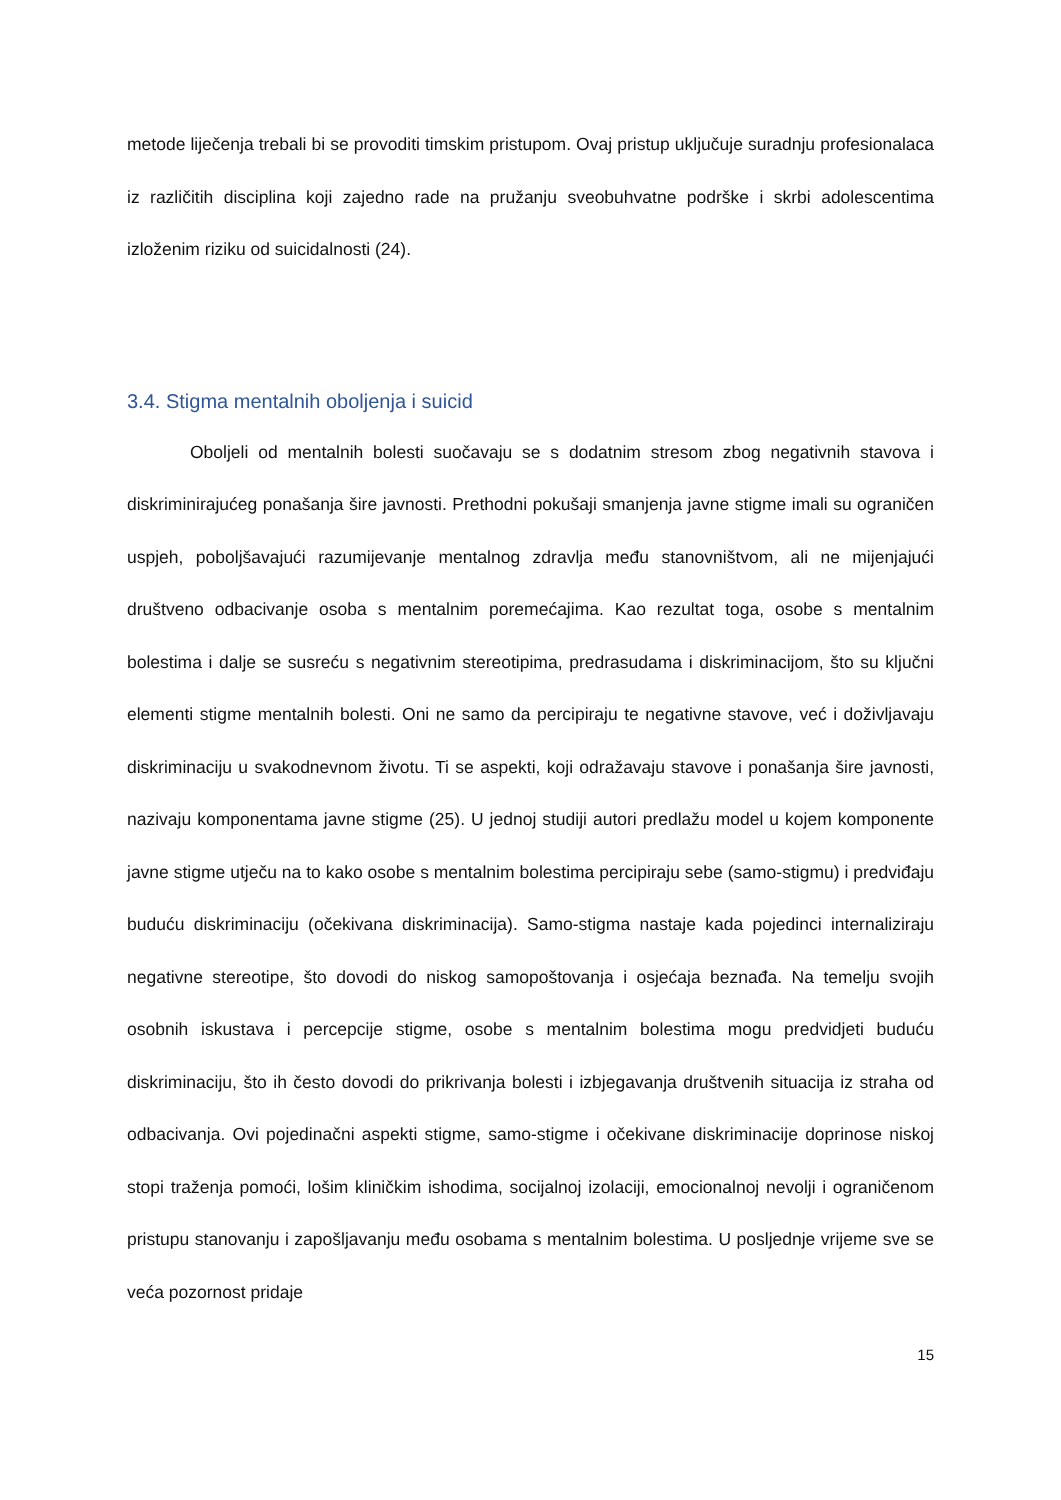metode liječenja trebali bi se provoditi timskim pristupom. Ovaj pristup uključuje suradnju profesionalaca iz različitih disciplina koji zajedno rade na pružanju sveobuhvatne podrške i skrbi adolescentima izloženim riziku od suicidalnosti (24).
3.4. Stigma mentalnih oboljenja i suicid
Oboljeli od mentalnih bolesti suočavaju se s dodatnim stresom zbog negativnih stavova i diskriminirajućeg ponašanja šire javnosti. Prethodni pokušaji smanjenja javne stigme imali su ograničen uspjeh, poboljšavajući razumijevanje mentalnog zdravlja među stanovništvom, ali ne mijenjajući društveno odbacivanje osoba s mentalnim poremećajima. Kao rezultat toga, osobe s mentalnim bolestima i dalje se susreću s negativnim stereotipima, predrasudama i diskriminacijom, što su ključni elementi stigme mentalnih bolesti. Oni ne samo da percipiraju te negativne stavove, već i doživljavaju diskriminaciju u svakodnevnom životu. Ti se aspekti, koji odražavaju stavove i ponašanja šire javnosti, nazivaju komponentama javne stigme (25). U jednoj studiji autori predlažu model u kojem komponente javne stigme utječu na to kako osobe s mentalnim bolestima percipiraju sebe (samo-stigmu) i predviđaju buduću diskriminaciju (očekivana diskriminacija). Samo-stigma nastaje kada pojedinci internaliziraju negativne stereotipe, što dovodi do niskog samopoštovanja i osjećaja beznađa. Na temelju svojih osobnih iskustava i percepcije stigme, osobe s mentalnim bolestima mogu predvidjeti buduću diskriminaciju, što ih često dovodi do prikrivanja bolesti i izbjegavanja društvenih situacija iz straha od odbacivanja. Ovi pojedinačni aspekti stigme, samo-stigme i očekivane diskriminacije doprinose niskoj stopi traženja pomoći, lošim kliničkim ishodima, socijalnoj izolaciji, emocionalnoj nevolji i ograničenom pristupu stanovanju i zapošljavanju među osobama s mentalnim bolestima. U posljednje vrijeme sve se veća pozornost pridaje
15